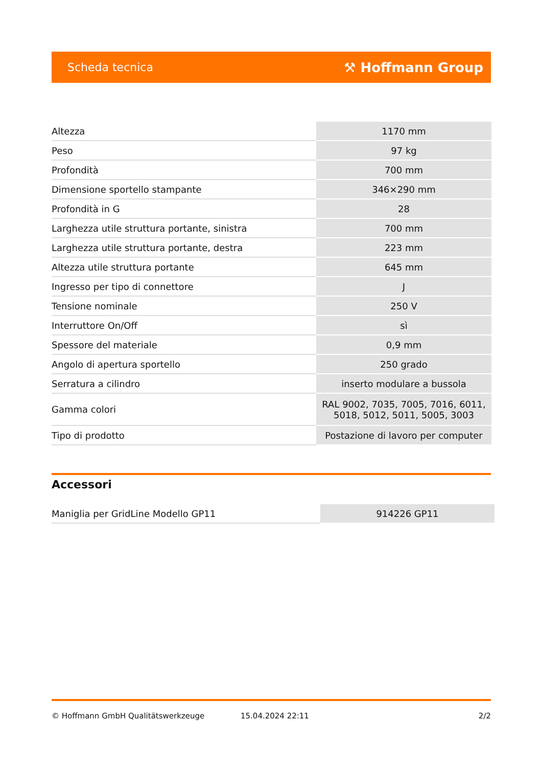Scheda tecnica ⚒ Hoffmann Group
| Altezza | 1170 mm |
| Peso | 97 kg |
| Profondità | 700 mm |
| Dimensione sportello stampante | 346×290 mm |
| Profondità in G | 28 |
| Larghezza utile struttura portante, sinistra | 700 mm |
| Larghezza utile struttura portante, destra | 223 mm |
| Altezza utile struttura portante | 645 mm |
| Ingresso per tipo di connettore | J |
| Tensione nominale | 250 V |
| Interruttore On/Off | sì |
| Spessore del materiale | 0,9 mm |
| Angolo di apertura sportello | 250 grado |
| Serratura a cilindro | inserto modulare a bussola |
| Gamma colori | RAL 9002, 7035, 7005, 7016, 6011, 5018, 5012, 5011, 5005, 3003 |
| Tipo di prodotto | Postazione di lavoro per computer |
Accessori
| Maniglia per GridLine Modello GP11 | 914226 GP11 |
© Hoffmann GmbH Qualitätswerkzeuge 15.04.2024 22:11 2/2